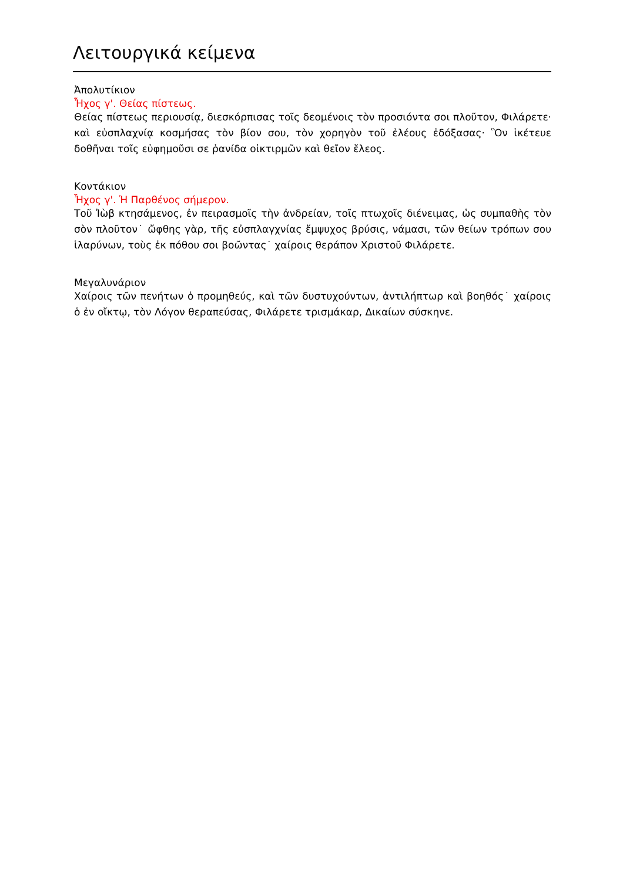Λειτουργικά κείμενα
Ἀπολυτίκιον
Ἦχος γ'. Θείας πίστεως.
Θείας πίστεως περιουσίᾳ, διεσκόρπισας τοῖς δεομένοις τὸν προσιόντα σοι πλοῦτον, Φιλάρετε· καὶ εὐσπλαχνίᾳ κοσμήσας τὸν βίον σου, τὸν χορηγὸν τοῦ ἐλέους ἐδόξασας· Ὃν ἱκέτευε δοθῆναι τοῖς εὐφημοῦσι σε ῥανίδα οἰκτιρμῶν καὶ θεῖον ἔλεος.
Κοντάκιον
Ἦχος γ'. Ἡ Παρθένος σήμερον.
Τοῦ Ἰὼβ κτησάμενος, ἐν πειρασμοῖς τὴν ἀνδρείαν, τοῖς πτωχοῖς διένειμας, ὡς συμπαθὴς τὸν σὸν πλοῦτον˙ ὤφθης γὰρ, τῆς εὐσπλαγχνίας ἔμψυχος βρύσις, νάμασι, τῶν θείων τρόπων σου ἱλαρύνων, τοὺς ἐκ πόθου σοι βοῶντας˙ χαίροις θεράπον Χριστοῦ Φιλάρετε.
Μεγαλυνάριον
Χαίροις τῶν πενήτων ὁ προμηθεύς, καὶ τῶν δυστυχούντων, ἀντιλήπτωρ καὶ βοηθός˙ χαίροις ὁ ἐν οἴκτῳ, τὸν Λόγον θεραπεύσας, Φιλάρετε τρισμάκαρ, Δικαίων σύσκηνε.